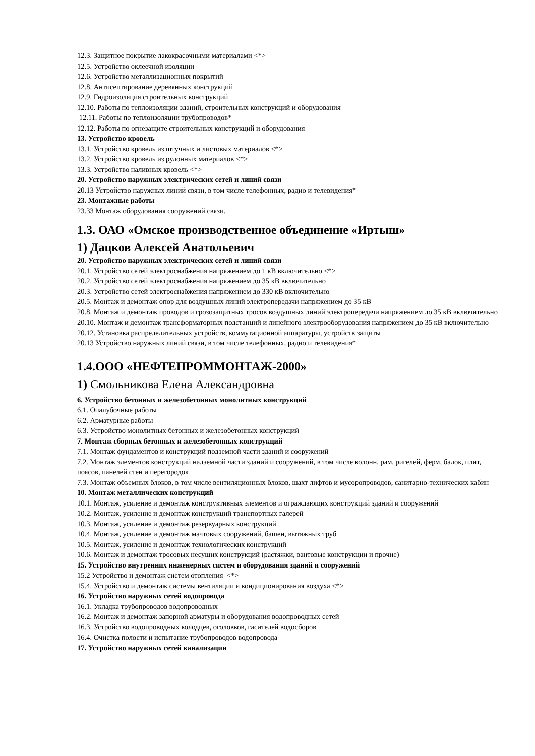12.3. Защитное покрытие лакокрасочными материалами <*>
12.5. Устройство оклеечной изоляции
12.6. Устройство металлизационных покрытий
12.8. Антисептирование деревянных конструкций
12.9. Гидроизоляция строительных конструкций
12.10. Работы по теплоизоляции зданий, строительных конструкций и оборудования
12.11. Работы по теплоизоляции трубопроводов*
12.12. Работы по огнезащите строительных конструкций и оборудования
13. Устройство кровель
13.1. Устройство кровель из штучных и листовых материалов <*>
13.2. Устройство кровель из рулонных материалов <*>
13.3. Устройство наливных кровель <*>
20. Устройство наружных электрических сетей и линий связи
20.13 Устройство наружных линий связи, в том числе телефонных, радио и телевидения*
23. Монтажные работы
23.33 Монтаж оборудования сооружений связи.
1.3. ОАО «Омское производственное объединение «Иртыш»
1) Дацков Алексей Анатольевич
20. Устройство наружных электрических сетей и линий связи
20.1. Устройство сетей электроснабжения напряжением до 1 кВ включительно <*>
20.2. Устройство сетей электроснабжения напряжением до 35 кВ включительно
20.3. Устройство сетей электроснабжения напряжением до 330 кВ включительно
20.5. Монтаж и демонтаж опор для воздушных линий электропередачи напряжением до 35 кВ
20.8. Монтаж и демонтаж проводов и грозозащитных тросов воздушных линий электропередачи напряжением до 35 кВ включительно
20.10. Монтаж и демонтаж трансформаторных подстанций и линейного электрооборудования напряжением до 35 кВ включительно
20.12. Установка распределительных устройств, коммутационной аппаратуры, устройств защиты
20.13 Устройство наружных линий связи, в том числе телефонных, радио и телевидения*
1.4.ООО «НЕФТЕПРОММОНТАЖ-2000»
1) Смольникова Елена Александровна
6. Устройство бетонных и железобетонных монолитных конструкций
6.1. Опалубочные работы
6.2. Арматурные работы
6.3. Устройство монолитных бетонных и железобетонных конструкций
7. Монтаж сборных бетонных и железобетонных конструкций
7.1. Монтаж фундаментов и конструкций подземной части зданий и сооружений
7.2. Монтаж элементов конструкций надземной части зданий и сооружений, в том числе колонн, рам, ригелей, ферм, балок, плит, поясов, панелей стен и перегородок
7.3. Монтаж объемных блоков, в том числе вентиляционных блоков, шахт лифтов и мусоропроводов, санитарно-технических кабин
10. Монтаж металлических конструкций
10.1. Монтаж, усиление и демонтаж конструктивных элементов и ограждающих конструкций зданий и сооружений
10.2. Монтаж, усиление и демонтаж конструкций транспортных галерей
10.3. Монтаж, усиление и демонтаж резервуарных конструкций
10.4. Монтаж, усиление и демонтаж мачтовых сооружений, башен, вытяжных труб
10.5. Монтаж, усиление и демонтаж технологических конструкций
10.6. Монтаж и демонтаж тросовых несущих конструкций (растяжки, вантовые конструкции и прочие)
15. Устройство внутренних инженерных систем и оборудования зданий и сооружений
15.2 Устройство и демонтаж систем отопления <*>
15.4. Устройство и демонтаж системы вентиляции и кондиционирования воздуха <*>
16. Устройство наружных сетей водопровода
16.1. Укладка трубопроводов водопроводных
16.2. Монтаж и демонтаж запорной арматуры и оборудования водопроводных сетей
16.3. Устройство водопроводных колодцев, оголовков, гасителей водосборов
16.4. Очистка полости и испытание трубопроводов водопровода
17. Устройство наружных сетей канализации